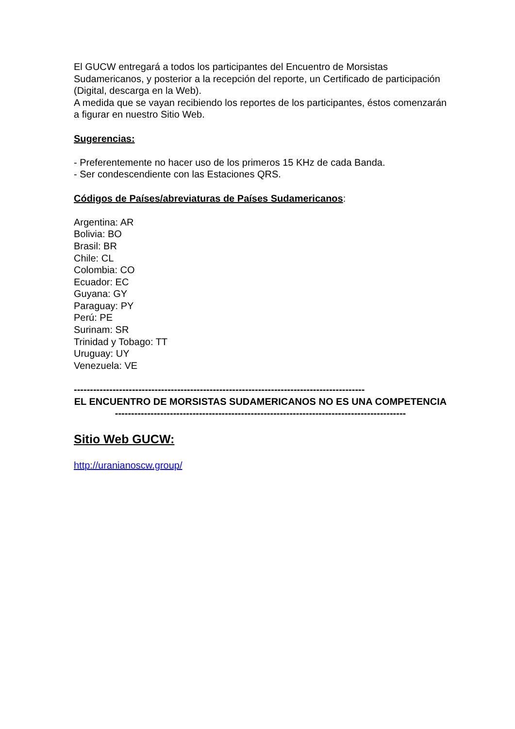El GUCW entregará a todos los participantes del Encuentro de Morsistas Sudamericanos, y posterior a la recepción del reporte, un Certificado de participación (Digital, descarga en la Web).
A medida que se vayan recibiendo los reportes de los participantes, éstos comenzarán a figurar en nuestro Sitio Web.
Sugerencias:
- Preferentemente no hacer uso de los primeros 15 KHz de cada Banda.
- Ser condescendiente con las Estaciones QRS.
Códigos de Países/abreviaturas de Países Sudamericanos:
Argentina: AR
Bolivia: BO
Brasil: BR
Chile: CL
Colombia: CO
Ecuador: EC
Guyana: GY
Paraguay: PY
Perú: PE
Surinam: SR
Trinidad y Tobago: TT
Uruguay: UY
Venezuela: VE
------------------------------------------------------------------------------------------
EL ENCUENTRO DE MORSISTAS SUDAMERICANOS NO ES UNA COMPETENCIA
------------------------------------------------------------------------------------------
Sitio Web GUCW:
http://uranianoscw.group/